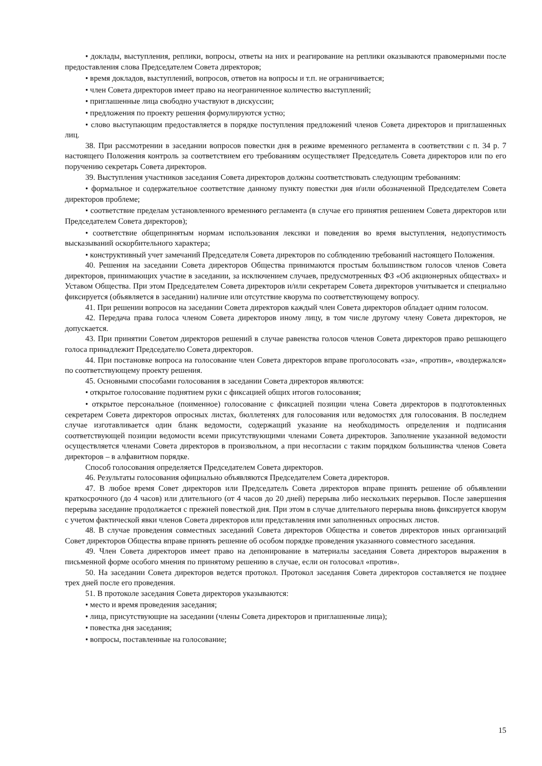• доклады, выступления, реплики, вопросы, ответы на них и реагирование на реплики оказываются правомерными после предоставления слова Председателем Совета директоров;
• время докладов, выступлений, вопросов, ответов на вопросы и т.п. не ограничивается;
• член Совета директоров имеет право на неограниченное количество выступлений;
• приглашенные лица свободно участвуют в дискуссии;
• предложения по проекту решения формулируются устно;
• слово выступающим предоставляется в порядке поступления предложений членов Совета директоров и приглашенных лиц.
38. При рассмотрении в заседании вопросов повестки дня в режиме временного регламента в соответствии с п. 34 р. 7 настоящего Положения контроль за соответствием его требованиям осуществляет Председатель Совета директоров или по его поручению секретарь Совета директоров.
39. Выступления участников заседания Совета директоров должны соответствовать следующим требованиям:
• формальное и содержательное соответствие данному пункту повестки дня и\или обозначенной Председателем Совета директоров проблеме;
• соответствие пределам установленного временного регламента (в случае его принятия решением Совета директоров или Председателем Совета директоров);
• соответствие общепринятым нормам использования лексики и поведения во время выступления, недопустимость высказываний оскорбительного характера;
• конструктивный учет замечаний Председателя Совета директоров по соблюдению требований настоящего Положения.
40. Решения на заседании Совета директоров Общества принимаются простым большинством голосов членов Совета директоров, принимающих участие в заседании, за исключением случаев, предусмотренных ФЗ «Об акционерных обществах» и Уставом Общества. При этом Председателем Совета директоров и/или секретарем Совета директоров учитывается и специально фиксируется (объявляется в заседании) наличие или отсутствие кворума по соответствующему вопросу.
41. При решении вопросов на заседании Совета директоров каждый член Совета директоров обладает одним голосом.
42. Передача права голоса членом Совета директоров иному лицу, в том числе другому члену Совета директоров, не допускается.
43. При принятии Советом директоров решений в случае равенства голосов членов Совета директоров право решающего голоса принадлежит Председателю Совета директоров.
44. При постановке вопроса на голосование член Совета директоров вправе проголосовать «за», «против», «воздержался» по соответствующему проекту решения.
45. Основными способами голосования в заседании Совета директоров являются:
• открытое голосование поднятием руки с фиксацией общих итогов голосования;
• открытое персональное (поименное) голосование с фиксацией позиции члена Совета директоров в подготовленных секретарем Совета директоров опросных листах, бюллетенях для голосования или ведомостях для голосования. В последнем случае изготавливается один бланк ведомости, содержащий указание на необходимость определения и подписания соответствующей позиции ведомости всеми присутствующими членами Совета директоров. Заполнение указанной ведомости осуществляется членами Совета директоров в произвольном, а при несогласии с таким порядком большинства членов Совета директоров – в алфавитном порядке.
Способ голосования определяется Председателем Совета директоров.
46. Результаты голосования официально объявляются Председателем Совета директоров.
47. В любое время Совет директоров или Председатель Совета директоров вправе принять решение об объявлении краткосрочного (до 4 часов) или длительного (от 4 часов до 20 дней) перерыва либо нескольких перерывов. После завершения перерыва заседание продолжается с прежней повесткой дня. При этом в случае длительного перерыва вновь фиксируется кворум с учетом фактической явки членов Совета директоров или представления ими заполненных опросных листов.
48. В случае проведения совместных заседаний Совета директоров Общества и советов директоров иных организаций Совет директоров Общества вправе принять решение об особом порядке проведения указанного совместного заседания.
49. Член Совета директоров имеет право на депонирование в материалы заседания Совета директоров выражения в письменной форме особого мнения по принятому решению в случае, если он голосовал «против».
50. На заседании Совета директоров ведется протокол. Протокол заседания Совета директоров составляется не позднее трех дней после его проведения.
51. В протоколе заседания Совета директоров указываются:
• место и время проведения заседания;
• лица, присутствующие на заседании (члены Совета директоров и приглашенные лица);
• повестка дня заседания;
• вопросы, поставленные на голосование;
15